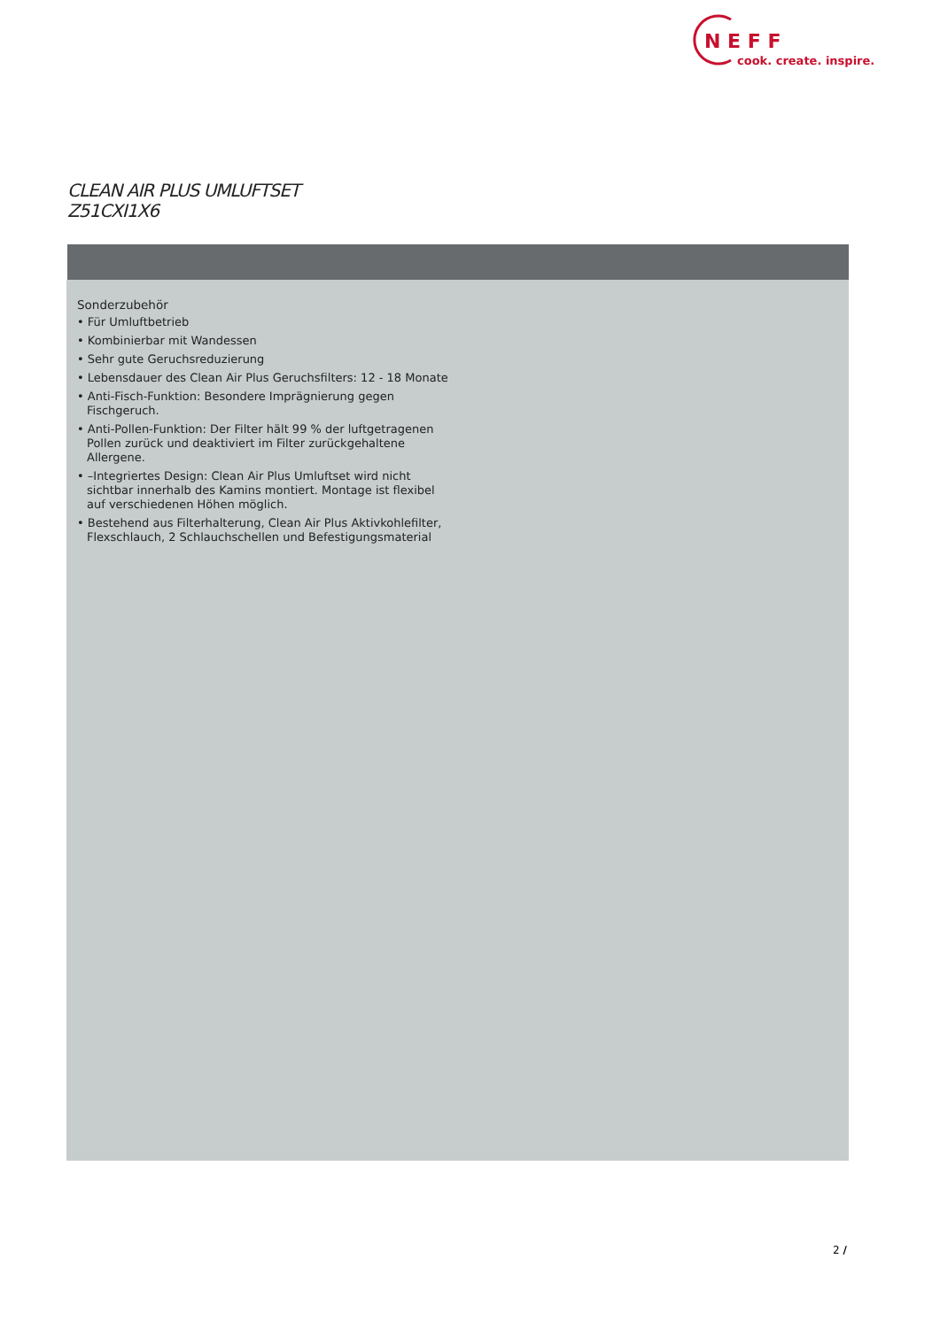N E F F
cook. create. inspire.
CLEAN AIR PLUS UMLUFTSET
Z51CXI1X6
Sonderzubehör
• Für Umluftbetrieb
• Kombinierbar mit Wandessen
• Sehr gute Geruchsreduzierung
• Lebensdauer des Clean Air Plus Geruchsfilters: 12 - 18 Monate
• Anti-Fisch-Funktion: Besondere Imprägnierung gegen Fischgeruch.
• Anti-Pollen-Funktion: Der Filter hält 99 % der luftgetragenen Pollen zurück und deaktiviert im Filter zurückgehaltene Allergene.
• –Integriertes Design: Clean Air Plus Umluftset wird nicht sichtbar innerhalb des Kamins montiert. Montage ist flexibel auf verschiedenen Höhen möglich.
• Bestehend aus Filterhalterung, Clean Air Plus Aktivkohlefilter, Flexschlauch, 2 Schlauchschellen und Befestigungsmaterial
2 /